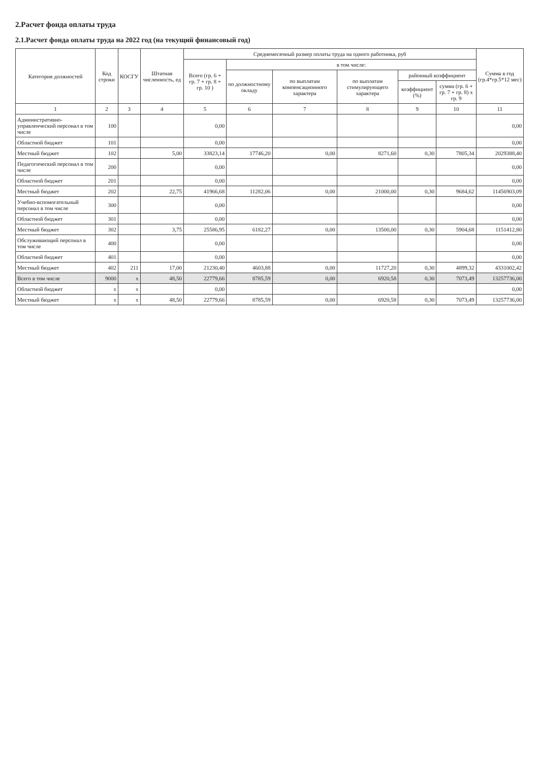2.Расчет фонда оплаты труда
2.1.Расчет фонда оплаты труда на 2022 год (на текущий финансовый год)
| Категория должностей | Код строки | КОСГУ | Штатная численность, ед | Среднемесячный размер оплаты труда на одного работника, руб | | | | | | Сумма в год (гр.4*гр.5*12 мес) |
| --- | --- | --- | --- | --- | --- | --- | --- | --- | --- | --- |
| | | | | Всего (гр. 6 + гр. 7 + гр. 8 + гр. 10 ) | в том числе: | | | | | |
| | | | | | по должностному окладу | по выплатам компенсационного характера | по выплатам стимулирующего характера | районный коэффициент | | |
| | | | | | | | | коэффициент (%) | сумма (гр. 6 + гр. 7 + гр. 8) x гр. 9 | |
| 1 | 2 | 3 | 4 | 5 | 6 | 7 | 8 | 9 | 10 | 11 |
| Административно-управленческий персонал в том числе | 100 | | | 0,00 | | | | | | 0,00 |
| Областной бюджет | 101 | | | 0,00 | | | | | | 0,00 |
| Местный бюджет | 102 | | 5,00 | 33823,14 | 17746,20 | 0,00 | 8271,60 | 0,30 | 7805,34 | 2029388,40 |
| Педагогический персонал в том числе | 200 | | | 0,00 | | | | | | 0,00 |
| Областной бюджет | 201 | | | 0,00 | | | | | | 0,00 |
| Местный бюджет | 202 | | 22,75 | 41966,68 | 11282,06 | 0,00 | 21000,00 | 0,30 | 9684,62 | 11456903,09 |
| Учебно-вспомогательный персонал в том числе | 300 | | | 0,00 | | | | | | 0,00 |
| Областной бюджет | 301 | | | 0,00 | | | | | | 0,00 |
| Местный бюджет | 302 | | 3,75 | 25586,95 | 6182,27 | 0,00 | 13500,00 | 0,30 | 5904,68 | 1151412,80 |
| Обслуживающий персонал в том числе | 400 | | | 0,00 | | | | | | 0,00 |
| Областной бюджет | 401 | | | 0,00 | | | | | | 0,00 |
| Местный бюджет | 402 | 211 | 17,00 | 21230,40 | 4603,88 | 0,00 | 11727,20 | 0,30 | 4899,32 | 4331002,42 |
| Всего в том числе | 9000 | x | 48,50 | 22779,66 | 8785,59 | 0,00 | 6920,58 | 0,30 | 7073,49 | 13257736,00 |
| Областной бюджет | x | x | | 0,00 | | | | | | 0,00 |
| Местный бюджет | x | x | 48,50 | 22779,66 | 8785,59 | 0,00 | 6920,58 | 0,30 | 7073,49 | 13257736,00 |